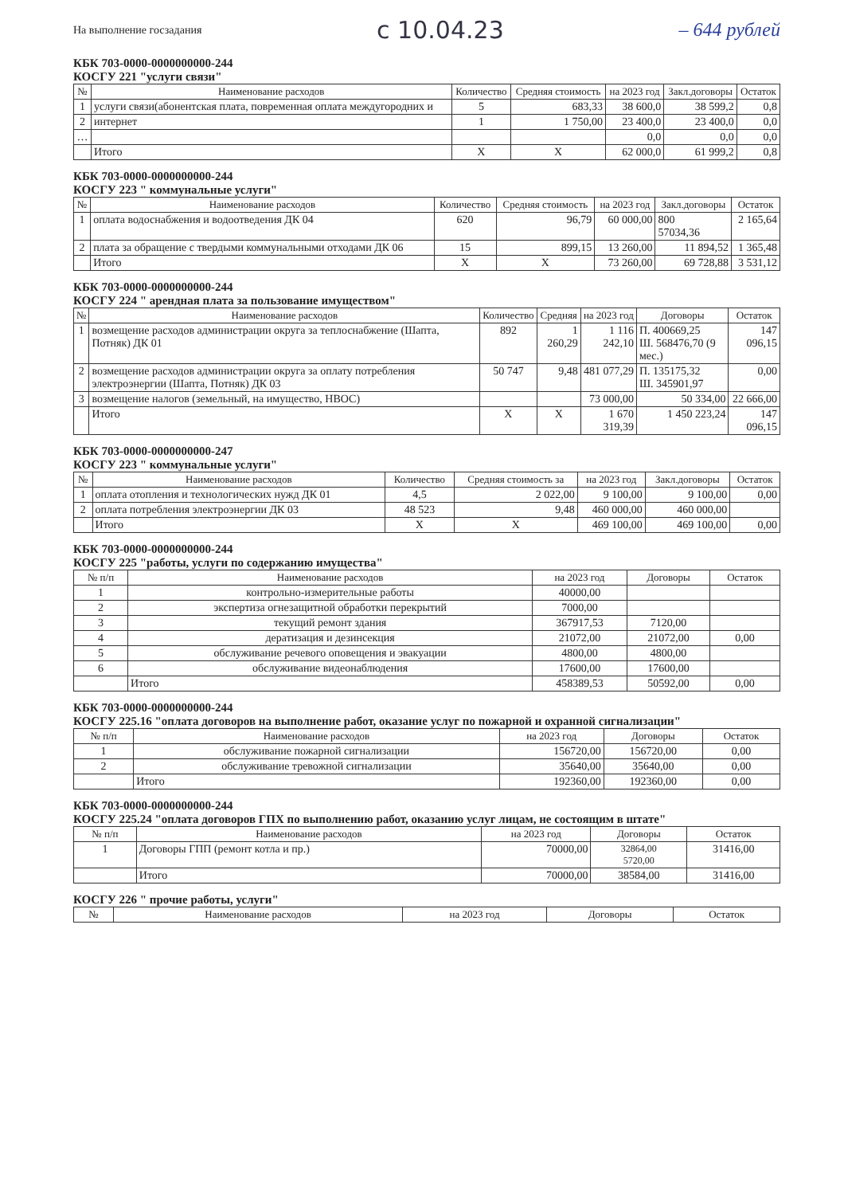На выполнение госзадания с 10.04.23 – 644 рублей
КБК 703-0000-0000000000-244
КОСГУ 221 "услуги связи"
| № | Наименование расходов | Количество | Средняя стоимость | на 2023 год | Закл.договоры | Остаток |
| --- | --- | --- | --- | --- | --- | --- |
| 1 | услуги связи(абонентская плата, повременная оплата междугородних и | 5 | 683,33 | 38 600,0 | 38 599,2 | 0,8 |
| 2 | интернет | 1 | 1 750,00 | 23 400,0 | 23 400,0 | 0,0 |
| … | | | | 0,0 | 0,0 | 0,0 |
| | Итого | Х | Х | 62 000,0 | 61 999,2 | 0,8 |
КБК 703-0000-0000000000-244
КОСГУ 223 " коммунальные услуги"
| № | Наименование расходов | Количество | Средняя стоимость | на 2023 год | Закл.договоры | Остаток |
| --- | --- | --- | --- | --- | --- | --- |
| 1 | оплата водоснабжения и водоотведения ДК 04 | 620 | 96,79 | 60 000,00 | 800 57034,36 | 2 165,64 |
| 2 | плата за обращение с твердыми коммунальными отходами ДК 06 | 15 | 899,15 | 13 260,00 | 11 894,52 | 1 365,48 |
| | Итого | Х | Х | 73 260,00 | 69 728,88 | 3 531,12 |
КБК 703-0000-0000000000-244
КОСГУ 224 " арендная плата за пользование имуществом"
| № | Наименование расходов | Количество | Средняя | на 2023 год | Договоры | Остаток |
| --- | --- | --- | --- | --- | --- | --- |
| 1 | возмещение расходов администрации округа за теплоснабжение (Шапта, Потняк) ДК 01 | 892 | 1 260,29 | 1 116 242,10 | П. 400669,25 Ш. 568476,70 (9 мес.) | 147 096,15 |
| 2 | возмещение расходов администрации округа за оплату потребления электроэнергии (Шапта, Потняк) ДК 03 | 50 747 | 9,48 | 481 077,29 | П. 135175,32 Ш. 345901,97 | 0,00 |
| 3 | возмещение налогов (земельный, на имущество, НВОС) | | | 73 000,00 | 50 334,00 | 22 666,00 |
| | Итого | Х | Х | 1 670 319,39 | 1 450 223,24 | 147 096,15 |
КБК 703-0000-0000000000-247
КОСГУ 223 " коммунальные услуги"
| № | Наименование расходов | Количество | Средняя стоимость за | на 2023 год | Закл.договоры | Остаток |
| --- | --- | --- | --- | --- | --- | --- |
| 1 | оплата отопления и технологических нужд ДК 01 | 4,5 | 2 022,00 | 9 100,00 | 9 100,00 | 0,00 |
| 2 | оплата потребления электроэнергии ДК 03 | 48 523 | 9,48 | 460 000,00 | 460 000,00 | |
| | Итого | Х | Х | 469 100,00 | 469 100,00 | 0,00 |
КБК 703-0000-0000000000-244
КОСГУ 225 "работы, услуги по содержанию имущества"
| № п/п | Наименование расходов | на 2023 год | Договоры | Остаток |
| --- | --- | --- | --- | --- |
| 1 | контрольно-измерительные работы | 40000,00 | | |
| 2 | экспертиза огнезащитной обработки перекрытий | 7000,00 | | |
| 3 | текущий ремонт здания | 367917,53 | 7120,00 | |
| 4 | дератизация и дезинсекция | 21072,00 | 21072,00 | 0,00 |
| 5 | обслуживание речевого оповещения и эвакуации | 4800,00 | 4800,00 | |
| 6 | обслуживание видеонаблюдения | 17600,00 | 17600,00 | |
| | Итого | 458389,53 | 50592,00 | 0,00 |
КБК 703-0000-0000000000-244
КОСГУ 225.16 "оплата договоров на выполнение работ, оказание услуг по пожарной и охранной сигнализации"
| № п/п | Наименование расходов | на 2023 год | Договоры | Остаток |
| --- | --- | --- | --- | --- |
| 1 | обслуживание пожарной сигнализации | 156720,00 | 156720,00 | 0,00 |
| 2 | обслуживание тревожной сигнализации | 35640,00 | 35640,00 | 0,00 |
| | Итого | 192360,00 | 192360,00 | 0,00 |
КБК 703-0000-0000000000-244
КОСГУ 225.24 "оплата договоров ГПХ по выполнению работ, оказанию услуг лицам, не состоящим в штате"
| № п/п | Наименование расходов | на 2023 год | Договоры | Остаток |
| --- | --- | --- | --- | --- |
| 1 | Договоры ГПП (ремонт котла и пр.) | 70000,00 | 32864,00 5720,00 | 31416,00 |
| | Итого | 70000,00 | 38584,00 | 31416,00 |
КОСГУ 226 " прочие работы, услуги"
| № | Наименование расходов | на 2023 год | Договоры | Остаток |
| --- | --- | --- | --- | --- |